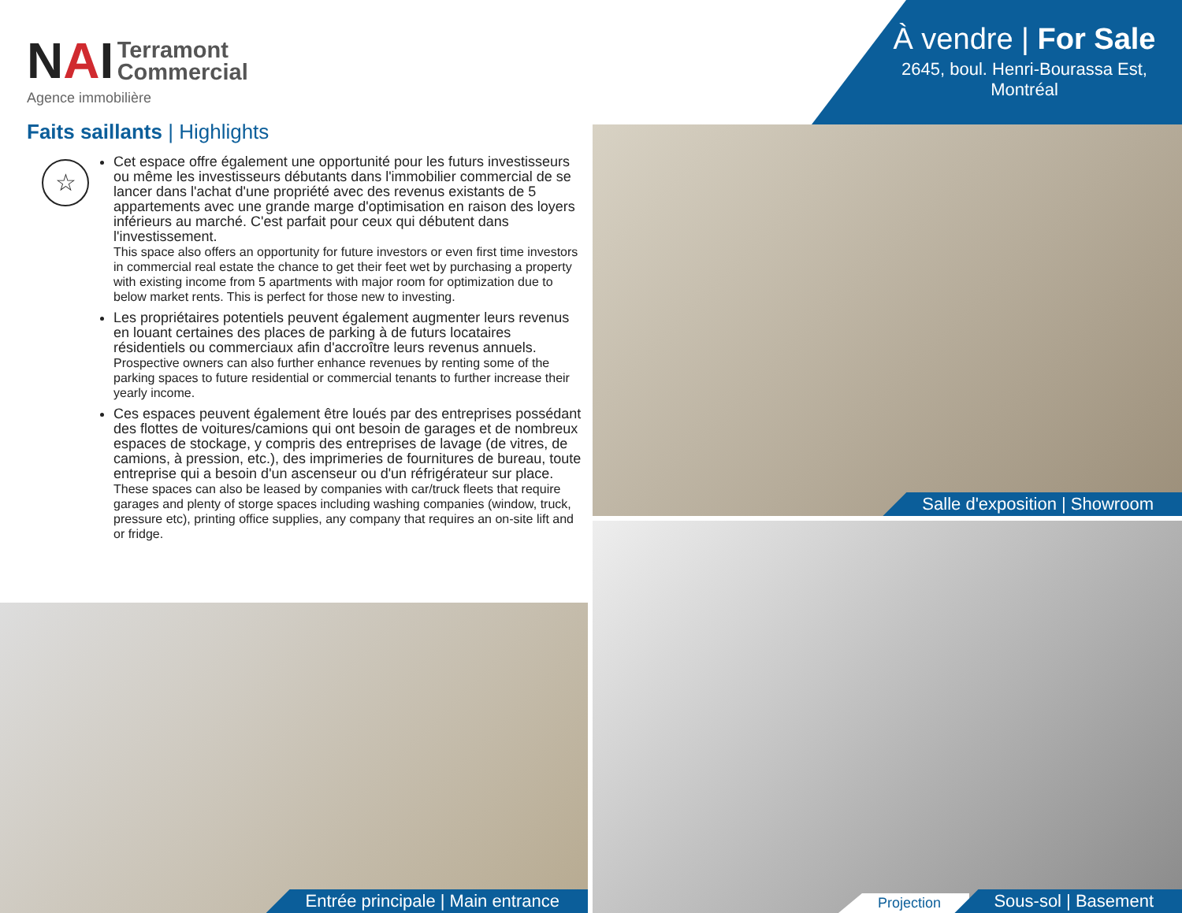NAI Terramont
Commercial
Agence immobilière
À vendre | For Sale
2645, boul. Henri-Bourassa Est,
Montréal
Faits saillants | Highlights
☆
Cet espace offre également une opportunité pour les futurs investisseurs ou même les investisseurs débutants dans l'immobilier commercial de se lancer dans l'achat d'une propriété avec des revenus existants de 5 appartements avec une grande marge d'optimisation en raison des loyers inférieurs au marché. C'est parfait pour ceux qui débutent dans l'investissement.
This space also offers an opportunity for future investors or even first time investors in commercial real estate the chance to get their feet wet by purchasing a property with existing income from 5 apartments with major room for optimization due to below market rents. This is perfect for those new to investing.
Les propriétaires potentiels peuvent également augmenter leurs revenus en louant certaines des places de parking à de futurs locataires résidentiels ou commerciaux afin d'accroître leurs revenus annuels.
Prospective owners can also further enhance revenues by renting some of the parking spaces to future residential or commercial tenants to further increase their yearly income.
Ces espaces peuvent également être loués par des entreprises possédant des flottes de voitures/camions qui ont besoin de garages et de nombreux espaces de stockage, y compris des entreprises de lavage (de vitres, de camions, à pression, etc.), des imprimeries de fournitures de bureau, toute entreprise qui a besoin d'un ascenseur ou d'un réfrigérateur sur place.
These spaces can also be leased by companies with car/truck fleets that require garages and plenty of storge spaces including washing companies (window, truck, pressure etc), printing office supplies, any company that requires an on-site lift and or fridge.
Salle d'exposition | Showroom
Projection Sous-sol | Basement
Entrée principale | Main entrance